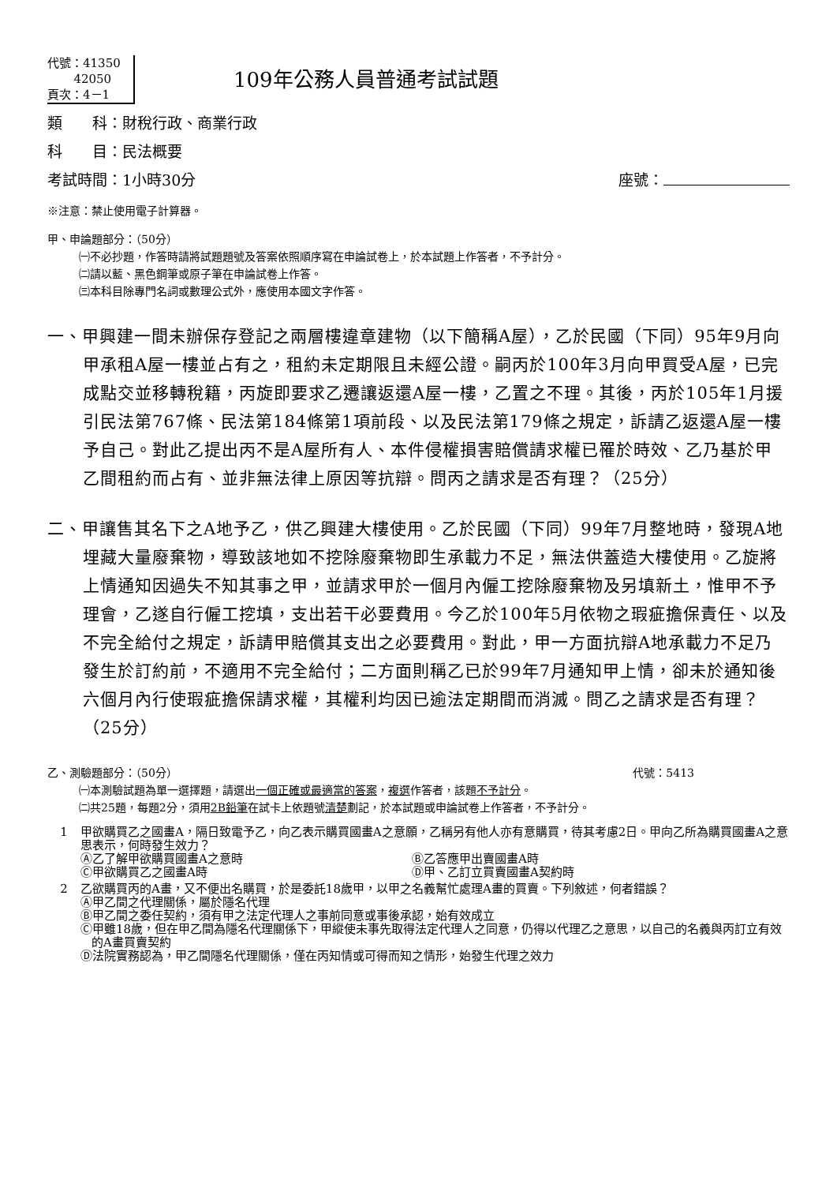代號：41350
42050
頁次：4－1
109年公務人員普通考試試題
類　　科：財稅行政、商業行政
科　　目：民法概要
考試時間：1小時30分 座號：
※注意：禁止使用電子計算器。
甲、申論題部分：（50分）
㈠不必抄題，作答時請將試題題號及答案依照順序寫在申論試卷上，於本試題上作答者，不予計分。
㈡請以藍、黑色鋼筆或原子筆在申論試卷上作答。
㈢本科目除專門名詞或數理公式外，應使用本國文字作答。
一、甲興建一間未辦保存登記之兩層樓違章建物（以下簡稱A屋），乙於民國（下同）95年9月向甲承租A屋一樓並占有之，租約未定期限且未經公證。嗣丙於100年3月向甲買受A屋，已完成點交並移轉稅籍，丙旋即要求乙遷讓返還A屋一樓，乙置之不理。其後，丙於105年1月援引民法第767條、民法第184條第1項前段、以及民法第179條之規定，訴請乙返還A屋一樓予自己。對此乙提出丙不是A屋所有人、本件侵權損害賠償請求權已罹於時效、乙乃基於甲乙間租約而占有、並非無法律上原因等抗辯。問丙之請求是否有理？（25分）
二、甲讓售其名下之A地予乙，供乙興建大樓使用。乙於民國（下同）99年7月整地時，發現A地埋藏大量廢棄物，導致該地如不挖除廢棄物即生承載力不足，無法供蓋造大樓使用。乙旋將上情通知因過失不知其事之甲，並請求甲於一個月內僱工挖除廢棄物及另填新土，惟甲不予理會，乙遂自行僱工挖填，支出若干必要費用。今乙於100年5月依物之瑕疵擔保責任、以及不完全給付之規定，訴請甲賠償其支出之必要費用。對此，甲一方面抗辯A地承載力不足乃發生於訂約前，不適用不完全給付；二方面則稱乙已於99年7月通知甲上情，卻未於通知後六個月內行使瑕疵擔保請求權，其權利均因已逾法定期間而消滅。問乙之請求是否有理？（25分）
乙、測驗題部分：（50分） 代號：5413
㈠本測驗試題為單一選擇題，請選出一個正確或最適當的答案，複選作答者，該題不予計分。
㈡共25題，每題2分，須用2B鉛筆在試卡上依題號清楚劃記，於本試題或申論試卷上作答者，不予計分。
1 甲欲購買乙之國畫A，隔日致電予乙，向乙表示購買國畫A之意願，乙稱另有他人亦有意購買，待其考慮2日。甲向乙所為購買國畫A之意思表示，何時發生效力？
Ⓐ乙了解甲欲購買國畫A之意時
Ⓑ乙答應甲出賣國畫A時
Ⓒ甲欲購買乙之國畫A時
Ⓓ甲、乙訂立買賣國畫A契約時
2 乙欲購買丙的A畫，又不便出名購買，於是委託18歲甲，以甲之名義幫忙處理A畫的買賣。下列敘述，何者錯誤？
Ⓐ甲乙間之代理關係，屬於隱名代理
Ⓑ甲乙間之委任契約，須有甲之法定代理人之事前同意或事後承認，始有效成立
Ⓒ甲雖18歲，但在甲乙間為隱名代理關係下，甲縱使未事先取得法定代理人之同意，仍得以代理乙之意思，以自己的名義與丙訂立有效的A畫買賣契約
Ⓓ法院實務認為，甲乙間隱名代理關係，僅在丙知情或可得而知之情形，始發生代理之效力